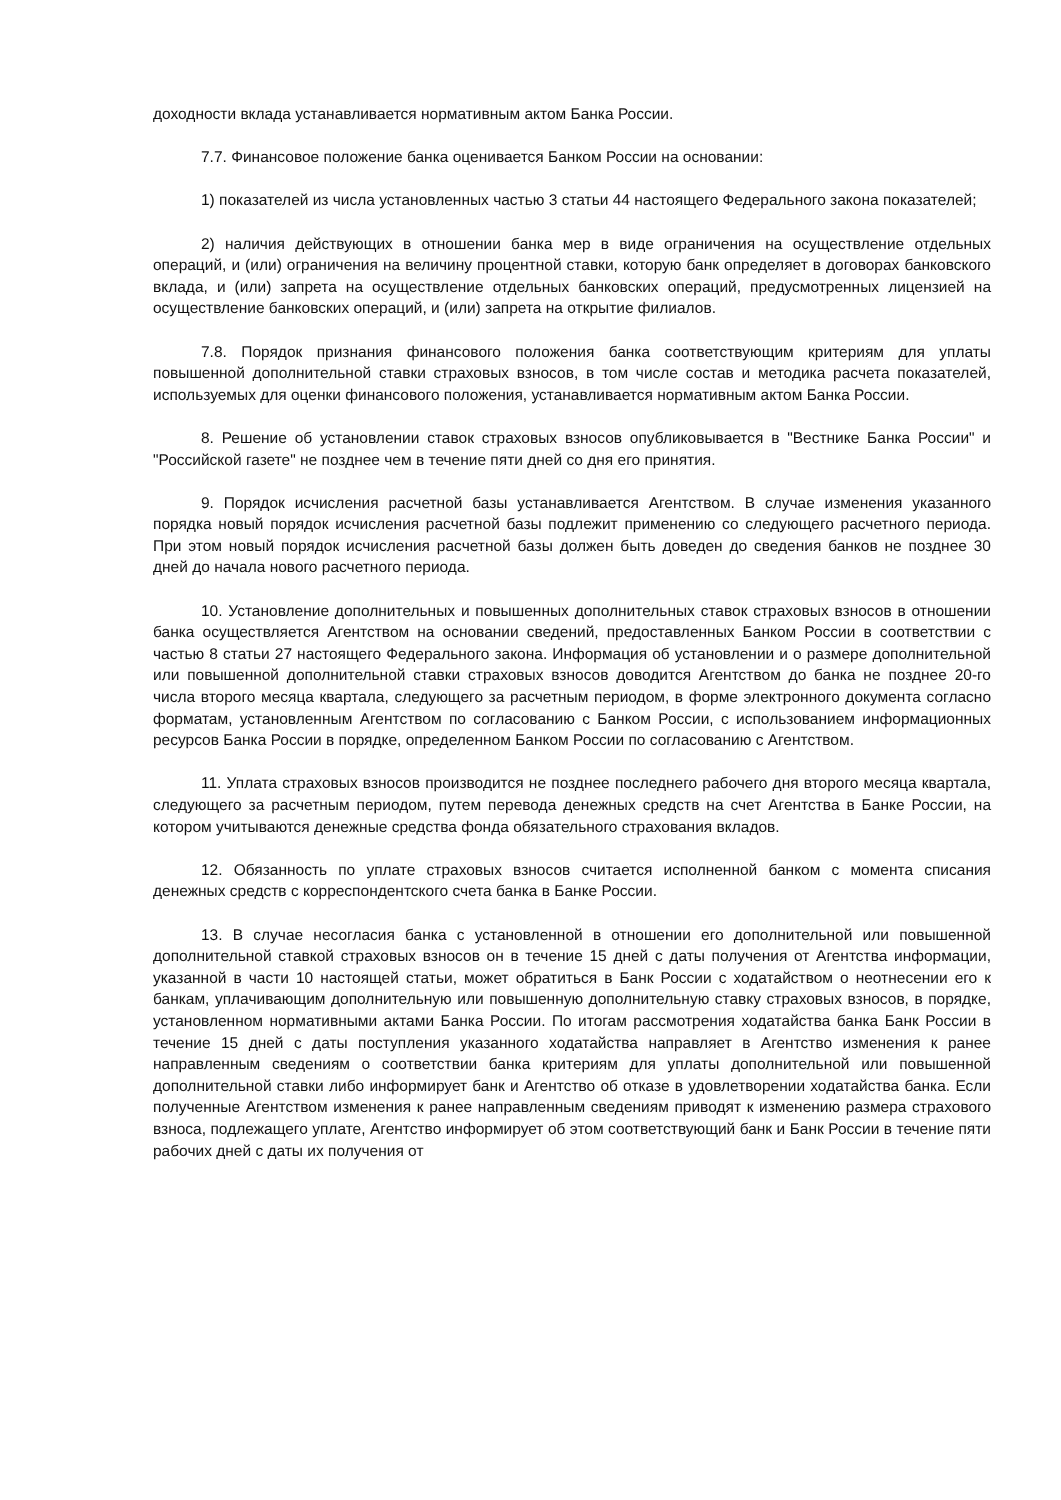доходности вклада устанавливается нормативным актом Банка России.
7.7. Финансовое положение банка оценивается Банком России на основании:
1) показателей из числа установленных частью 3 статьи 44 настоящего Федерального закона показателей;
2) наличия действующих в отношении банка мер в виде ограничения на осуществление отдельных операций, и (или) ограничения на величину процентной ставки, которую банк определяет в договорах банковского вклада, и (или) запрета на осуществление отдельных банковских операций, предусмотренных лицензией на осуществление банковских операций, и (или) запрета на открытие филиалов.
7.8. Порядок признания финансового положения банка соответствующим критериям для уплаты повышенной дополнительной ставки страховых взносов, в том числе состав и методика расчета показателей, используемых для оценки финансового положения, устанавливается нормативным актом Банка России.
8. Решение об установлении ставок страховых взносов опубликовывается в "Вестнике Банка России" и "Российской газете" не позднее чем в течение пяти дней со дня его принятия.
9. Порядок исчисления расчетной базы устанавливается Агентством. В случае изменения указанного порядка новый порядок исчисления расчетной базы подлежит применению со следующего расчетного периода. При этом новый порядок исчисления расчетной базы должен быть доведен до сведения банков не позднее 30 дней до начала нового расчетного периода.
10. Установление дополнительных и повышенных дополнительных ставок страховых взносов в отношении банка осуществляется Агентством на основании сведений, предоставленных Банком России в соответствии с частью 8 статьи 27 настоящего Федерального закона. Информация об установлении и о размере дополнительной или повышенной дополнительной ставки страховых взносов доводится Агентством до банка не позднее 20-го числа второго месяца квартала, следующего за расчетным периодом, в форме электронного документа согласно форматам, установленным Агентством по согласованию с Банком России, с использованием информационных ресурсов Банка России в порядке, определенном Банком России по согласованию с Агентством.
11. Уплата страховых взносов производится не позднее последнего рабочего дня второго месяца квартала, следующего за расчетным периодом, путем перевода денежных средств на счет Агентства в Банке России, на котором учитываются денежные средства фонда обязательного страхования вкладов.
12. Обязанность по уплате страховых взносов считается исполненной банком с момента списания денежных средств с корреспондентского счета банка в Банке России.
13. В случае несогласия банка с установленной в отношении его дополнительной или повышенной дополнительной ставкой страховых взносов он в течение 15 дней с даты получения от Агентства информации, указанной в части 10 настоящей статьи, может обратиться в Банк России с ходатайством о неотнесении его к банкам, уплачивающим дополнительную или повышенную дополнительную ставку страховых взносов, в порядке, установленном нормативными актами Банка России. По итогам рассмотрения ходатайства банка Банк России в течение 15 дней с даты поступления указанного ходатайства направляет в Агентство изменения к ранее направленным сведениям о соответствии банка критериям для уплаты дополнительной или повышенной дополнительной ставки либо информирует банк и Агентство об отказе в удовлетворении ходатайства банка. Если полученные Агентством изменения к ранее направленным сведениям приводят к изменению размера страхового взноса, подлежащего уплате, Агентство информирует об этом соответствующий банк и Банк России в течение пяти рабочих дней с даты их получения от